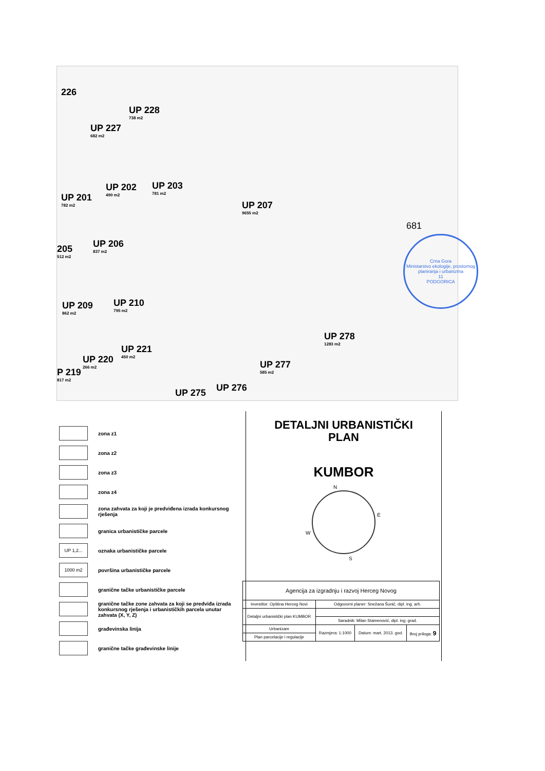226
UP 228
738 m2
UP 227
682 m2
UP 202
490 m2 UP 203
781 m2
UP 201
782 m2
UP 207
9655 m2
UP 206
837 m2 205
512 m2
UP 209
862 m2 UP 210
795 m2
UP 278
1283 m2
UP 221
450 m2
UP 220
266 m2
P 219
817 m2
UP 277
585 m2
UP 275 UP 276
681
Crna Gora
Ministarstvo ekologije, prostornog planiranja i urbanizma
11
PODGORICA
zona z1
zona z2
zona z3
zona z4
zona zahvata za koji je predviđena izrada konkursnog rješenja
granica urbanističke parcele
UP 1,2...
oznaka urbanističke parcele
1000 m2
površina urbanističke parcele
granične tačke urbanističke parcele
granične tačke zone zahvata za koji se predviđa izrada konkursnog rješenja i urbanističkih parcela unutar zahvata (X, Y, Z)
građevinska linija
granične tačke građevinske linije
DETALJNI URBANISTIČKI
PLAN
KUMBOR
N
E
S
W
| Agencija za izgradnju i razvoj Herceg Novog | | | |
| Investitor: Opština Herceg Novi | Odgovorni planer: Snežana Šunić, dipl. ing. arh. | | |
| Detaljni urbanistički plan KUMBOR | | | |
| | Saradnik: Milan Stamenović, dipl. ing. grad. | | |
| Urbanizam | Razmjera: 1:1000 | Datum: mart, 2013. god. | Broj priloga: 9 |
| Plan parcelacije i regulacije | | | |